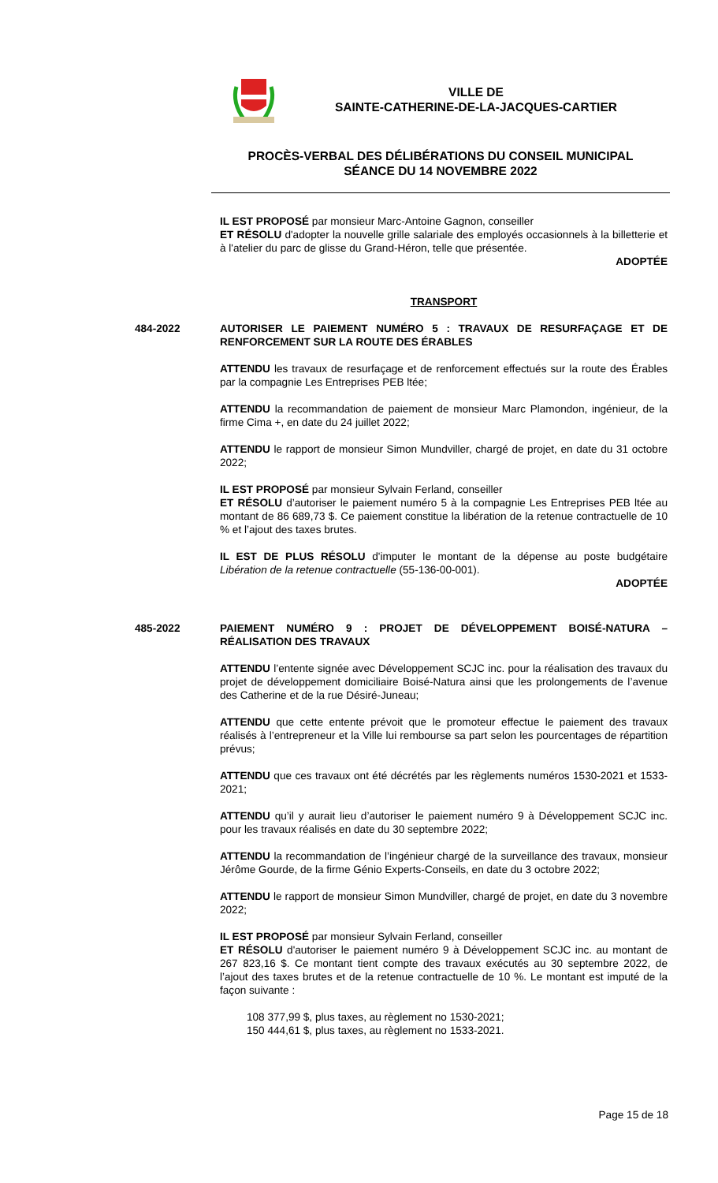VILLE DE
SAINTE-CATHERINE-DE-LA-JACQUES-CARTIER
PROCÈS-VERBAL DES DÉLIBÉRATIONS DU CONSEIL MUNICIPAL
SÉANCE DU 14 NOVEMBRE 2022
IL EST PROPOSÉ par monsieur Marc-Antoine Gagnon, conseiller
ET RÉSOLU d'adopter la nouvelle grille salariale des employés occasionnels à la billetterie et à l'atelier du parc de glisse du Grand-Héron, telle que présentée.
ADOPTÉE
TRANSPORT
484-2022 AUTORISER LE PAIEMENT NUMÉRO 5 : TRAVAUX DE RESURFAÇAGE ET DE RENFORCEMENT SUR LA ROUTE DES ÉRABLES
ATTENDU les travaux de resurfaçage et de renforcement effectués sur la route des Érables par la compagnie Les Entreprises PEB ltée;
ATTENDU la recommandation de paiement de monsieur Marc Plamondon, ingénieur, de la firme Cima +, en date du 24 juillet 2022;
ATTENDU le rapport de monsieur Simon Mundviller, chargé de projet, en date du 31 octobre 2022;
IL EST PROPOSÉ par monsieur Sylvain Ferland, conseiller
ET RÉSOLU d’autoriser le paiement numéro 5 à la compagnie Les Entreprises PEB ltée au montant de 86 689,73 $. Ce paiement constitue la libération de la retenue contractuelle de 10 % et l’ajout des taxes brutes.
IL EST DE PLUS RÉSOLU d'imputer le montant de la dépense au poste budgétaire Libération de la retenue contractuelle (55-136-00-001).
ADOPTÉE
485-2022 PAIEMENT NUMÉRO 9 : PROJET DE DÉVELOPPEMENT BOISÉ-NATURA – RÉALISATION DES TRAVAUX
ATTENDU l’entente signée avec Développement SCJC inc. pour la réalisation des travaux du projet de développement domiciliaire Boisé-Natura ainsi que les prolongements de l’avenue des Catherine et de la rue Désiré-Juneau;
ATTENDU que cette entente prévoit que le promoteur effectue le paiement des travaux réalisés à l’entrepreneur et la Ville lui rembourse sa part selon les pourcentages de répartition prévus;
ATTENDU que ces travaux ont été décrétés par les règlements numéros 1530-2021 et 1533-2021;
ATTENDU qu’il y aurait lieu d’autoriser le paiement numéro 9 à Développement SCJC inc. pour les travaux réalisés en date du 30 septembre 2022;
ATTENDU la recommandation de l’ingénieur chargé de la surveillance des travaux, monsieur Jérôme Gourde, de la firme Génio Experts-Conseils, en date du 3 octobre 2022;
ATTENDU le rapport de monsieur Simon Mundviller, chargé de projet, en date du 3 novembre 2022;
IL EST PROPOSÉ par monsieur Sylvain Ferland, conseiller
ET RÉSOLU d'autoriser le paiement numéro 9 à Développement SCJC inc. au montant de 267 823,16 $. Ce montant tient compte des travaux exécutés au 30 septembre 2022, de l’ajout des taxes brutes et de la retenue contractuelle de 10 %. Le montant est imputé de la façon suivante :
108 377,99 $, plus taxes, au règlement no 1530-2021;
150 444,61 $, plus taxes, au règlement no 1533-2021.
Page 15 de 18